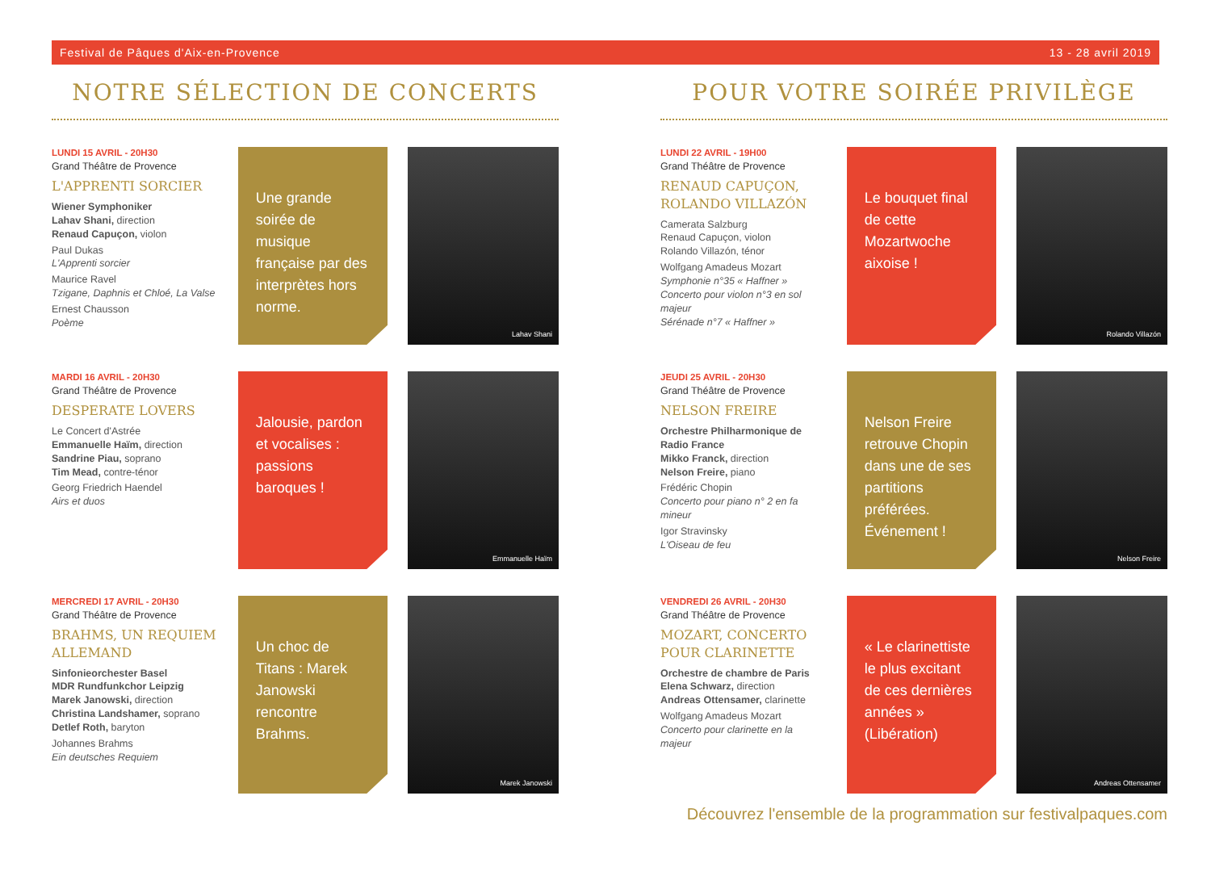Festival de Pâques d'Aix-en-Provence 13 - 28 avril 2019
NOTRE SÉLECTION DE CONCERTS
LUNDI 15 AVRIL - 20H30
Grand Théâtre de Provence
L'APPRENTI SORCIER
Wiener Symphoniker
Lahav Shani, direction
Renaud Capuçon, violon
Paul Dukas
L'Apprenti sorcier
Maurice Ravel
Tzigane, Daphnis et Chloé, La Valse
Ernest Chausson
Poème
Une grande soirée de musique française par des interprètes hors norme.
Lahav Shani
MARDI 16 AVRIL - 20H30
Grand Théâtre de Provence
DESPERATE LOVERS
Le Concert d'Astrée
Emmanuelle Haïm, direction
Sandrine Piau, soprano
Tim Mead, contre-ténor
Georg Friedrich Haendel
Airs et duos
Jalousie, pardon et vocalises : passions baroques !
Emmanuelle Haïm
MERCREDI 17 AVRIL - 20H30
Grand Théâtre de Provence
BRAHMS, UN REQUIEM ALLEMAND
Sinfonieorchester Basel
MDR Rundfunkchor Leipzig
Marek Janowski, direction
Christina Landshamer, soprano
Detlef Roth, baryton
Johannes Brahms
Ein deutsches Requiem
Un choc de Titans : Marek Janowski rencontre Brahms.
Marek Janowski
POUR VOTRE SOIRÉE PRIVILÈGE
LUNDI 22 AVRIL - 19H00
Grand Théâtre de Provence
RENAUD CAPUÇON, ROLANDO VILLAZÓN
Camerata Salzburg
Renaud Capuçon, violon
Rolando Villazón, ténor
Wolfgang Amadeus Mozart
Symphonie n°35 « Haffner »
Concerto pour violon n°3 en sol majeur
Sérénade n°7 « Haffner »
Le bouquet final de cette Mozartwoche aixoise !
Rolando Villazón
JEUDI 25 AVRIL - 20H30
Grand Théâtre de Provence
NELSON FREIRE
Orchestre Philharmonique de Radio France
Mikko Franck, direction
Nelson Freire, piano
Frédéric Chopin
Concerto pour piano n° 2 en fa mineur
Igor Stravinsky
L'Oiseau de feu
Nelson Freire retrouve Chopin dans une de ses partitions préférées. Événement !
Nelson Freire
VENDREDI 26 AVRIL - 20H30
Grand Théâtre de Provence
MOZART, CONCERTO POUR CLARINETTE
Orchestre de chambre de Paris
Elena Schwarz, direction
Andreas Ottensamer, clarinette
Wolfgang Amadeus Mozart
Concerto pour clarinette en la majeur
« Le clarinettiste le plus excitant de ces dernières années » (Libération)
Andreas Ottensamer
Découvrez l'ensemble de la programmation sur festivalpaques.com